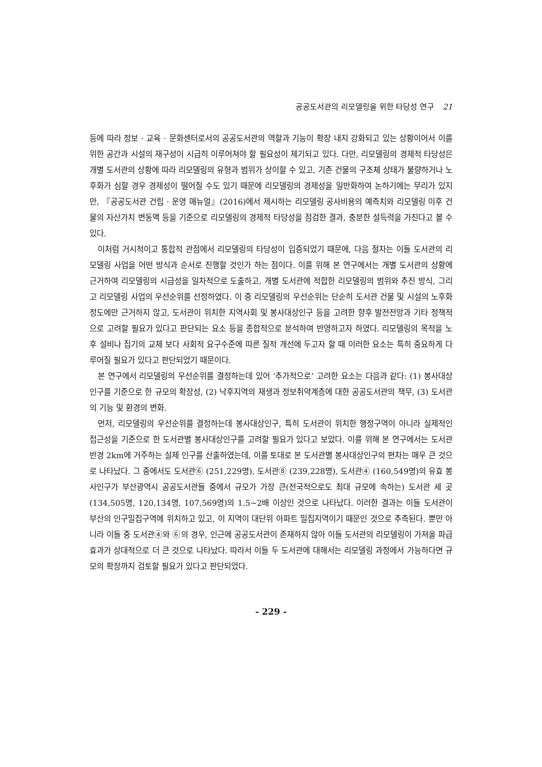공공도서관의 리모델링을 위한 타당성 연구 21
등에 따라 정보 · 교육 · 문화센터로서의 공공도서관의 역할과 기능이 확장 내지 강화되고 있는 상황이어서 이를 위한 공간과 시설의 재구성이 시급히 이루어져야 할 필요성이 제기되고 있다. 다만, 리모델링의 경제적 타당성은 개별 도서관의 상황에 따라 리모델링의 유형과 범위가 상이할 수 있고, 기존 건물의 구조체 상태가 불량하거나 노후화가 심할 경우 경제성이 떨어질 수도 있기 때문에 리모델링의 경제성을 일반화하여 논하기에는 무리가 있지만, 『공공도서관 건립 · 운영 매뉴얼』(2016)에서 제시하는 리모델링 공사비용의 예측치와 리모델링 이후 건물의 자산가치 변동액 등을 기준으로 리모델링의 경제적 타당성을 점검한 결과, 충분한 설득력을 가진다고 볼 수 있다.
이처럼 거시적이고 통합적 관점에서 리모델링의 타당성이 입증되었기 때문에, 다음 절차는 이들 도서관의 리모델링 사업을 어떤 방식과 순서로 진행할 것인가 하는 점이다. 이를 위해 본 연구에서는 개별 도서관의 상황에 근거하여 리모델링의 시급성을 일차적으로 도출하고, 개별 도서관에 적합한 리모델링의 범위와 추진 방식, 그리고 리모델링 사업의 우선순위를 선정하였다. 이 중 리모델링의 우선순위는 단순히 도서관 건물 및 시설의 노후화 정도에만 근거하지 않고, 도서관이 위치한 지역사회 및 봉사대상인구 등을 고려한 향후 발전전망과 기타 정책적으로 고려할 필요가 있다고 판단되는 요소 등을 종합적으로 분석하여 반영하고자 하였다. 리모델링의 목적을 노후 설비나 집기의 교체 보다 사회적 요구수준에 따른 질적 개선에 두고자 할 때 이러한 요소는 특히 중요하게 다루어질 필요가 있다고 판단되었기 때문이다.
본 연구에서 리모델링의 우선순위를 결정하는데 있어 ‘추가적으로’ 고려한 요소는 다음과 같다: (1) 봉사대상인구를 기준으로 한 규모의 확장성, (2) 낙후지역의 재생과 정보취약계층에 대한 공공도서관의 책무, (3) 도서관의 기능 및 환경의 변화.
먼저, 리모델링의 우선순위를 결정하는데 봉사대상인구, 특히 도서관이 위치한 행정구역이 아니라 실제적인 접근성을 기준으로 한 도서관별 봉사대상인구를 고려할 필요가 있다고 보았다. 이를 위해 본 연구에서는 도서관 반경 2km에 거주하는 실제 인구를 산출하였는데, 이를 토대로 본 도서관별 봉사대상인구의 편차는 매우 큰 것으로 나타났다. 그 중에서도 도서관⑥ (251,229명), 도서관⑧ (239,228명), 도서관④ (160,549명)의 유효 봉사인구가 부산광역시 공공도서관들 중에서 규모가 가장 큰(전국적으로도 최대 규모에 속하는) 도서관 세 곳(134,505명, 120,134명, 107,569명)의 1.5~2배 이상인 것으로 나타났다. 이러한 결과는 이들 도서관이 부산의 인구밀집구역에 위치하고 있고, 이 지역이 대단위 아파트 밀집지역이기 때문인 것으로 추측된다. 뿐만 아니라 이들 중 도서관④와 ⑥의 경우, 인근에 공공도서관이 존재하지 않아 이들 도서관의 리모델링이 가져올 파급효과가 상대적으로 더 큰 것으로 나타났다. 따라서 이들 두 도서관에 대해서는 리모델링 과정에서 가능하다면 규모의 확장까지 검토할 필요가 있다고 판단되었다.
- 229 -